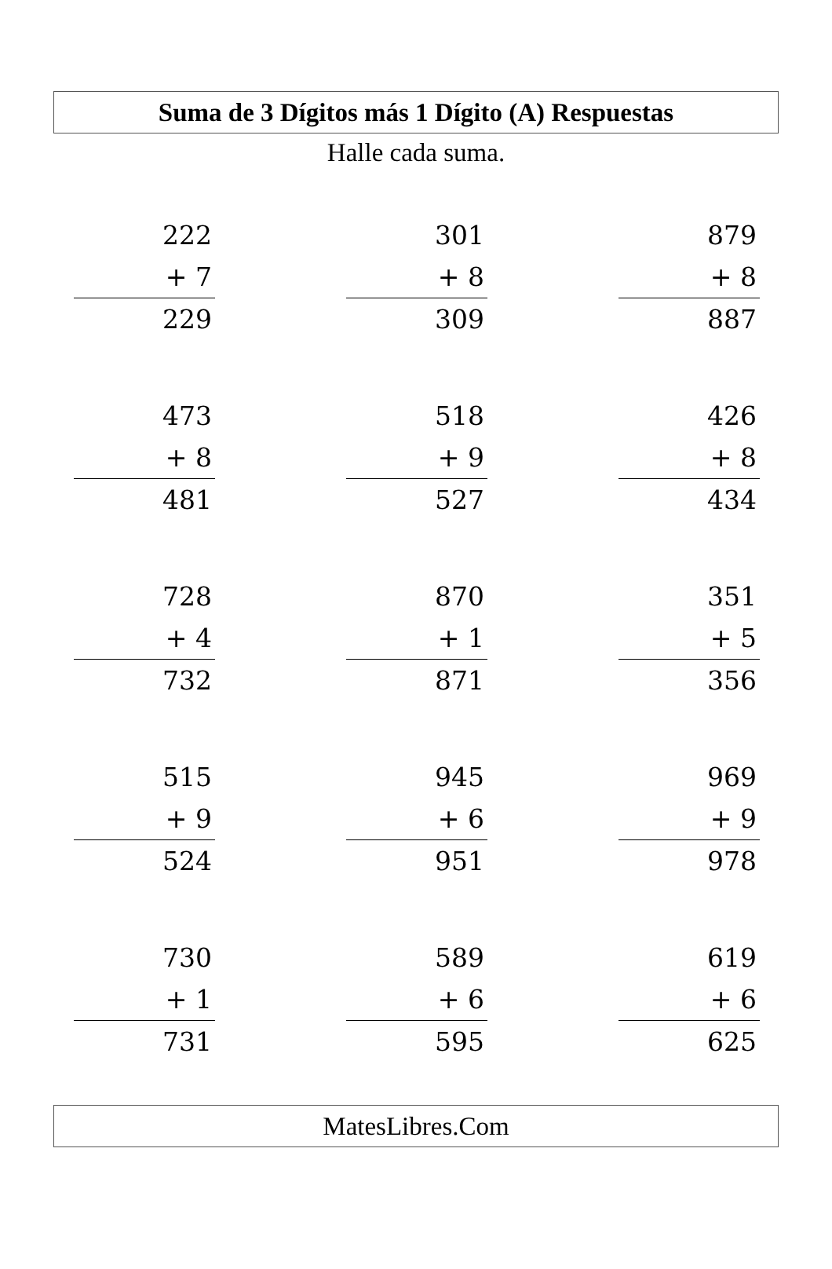Suma de 3 Dígitos más 1 Dígito (A) Respuestas
Halle cada suma.
222
+ 7
229
301
+ 8
309
879
+ 8
887
473
+ 8
481
518
+ 9
527
426
+ 8
434
728
+ 4
732
870
+ 1
871
351
+ 5
356
515
+ 9
524
945
+ 6
951
969
+ 9
978
730
+ 1
731
589
+ 6
595
619
+ 6
625
MatesLibres.Com